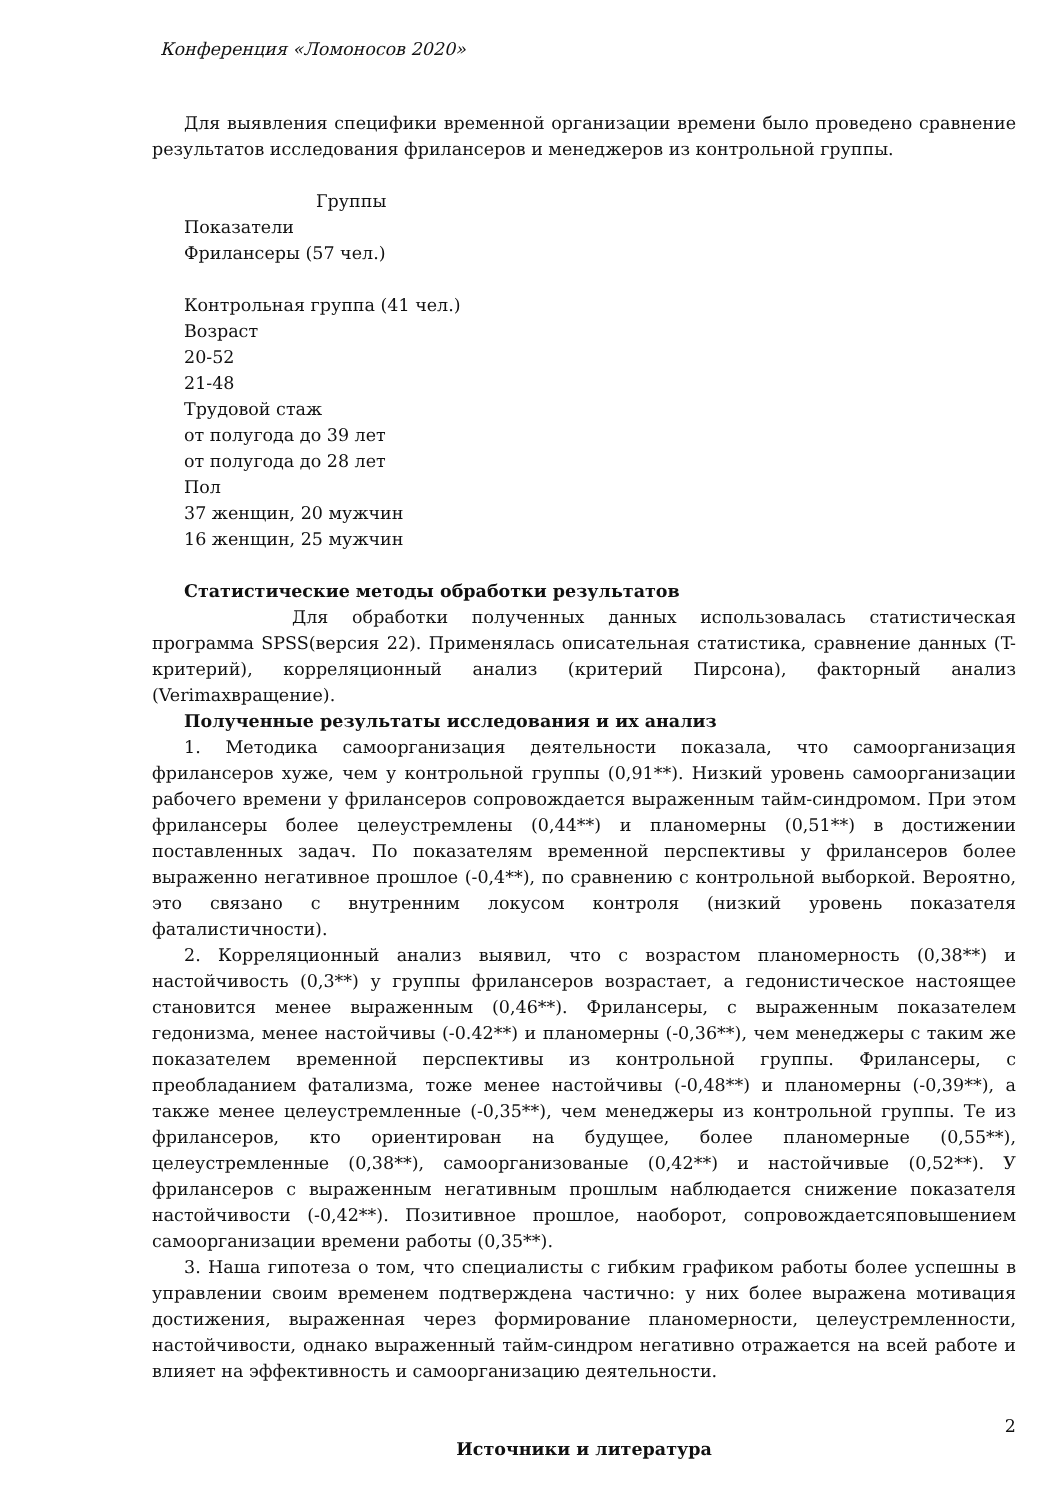Конференция «Ломоносов 2020»
Для выявления специфики временной организации времени было проведено сравнение результатов исследования фрилансеров и менеджеров из контрольной группы.
Группы
Показатели
Фрилансеры (57 чел.)
Контрольная группа (41 чел.)
Возраст
20-52
21-48
Трудовой стаж
от полугода до 39 лет
от полугода до 28 лет
Пол
37 женщин, 20 мужчин
16 женщин, 25 мужчин
Статистические методы обработки результатов
Для обработки полученных данных использовалась статистическая программа SPSS(версия 22). Применялась описательная статистика, сравнение данных (T-критерий), корреляционный анализ (критерий Пирсона), факторный анализ (Verimaxвращение).
Полученные результаты исследования и их анализ
1. Методика самоорганизация деятельности показала, что самоорганизация фрилансеров хуже, чем у контрольной группы (0,91**). Низкий уровень самоорганизации рабочего времени у фрилансеров сопровождается выраженным тайм-синдромом. При этом фрилансеры более целеустремлены (0,44**) и планомерны (0,51**) в достижении поставленных задач. По показателям временной перспективы у фрилансеров более выраженно негативное прошлое (-0,4**), по сравнению с контрольной выборкой. Вероятно, это связано с внутренним локусом контроля (низкий уровень показателя фаталистичности).
2. Корреляционный анализ выявил, что с возрастом планомерность (0,38**) и настойчивость (0,3**) у группы фрилансеров возрастает, а гедонистическое настоящее становится менее выраженным (0,46**). Фрилансеры, с выраженным показателем гедонизма, менее настойчивы (-0.42**) и планомерны (-0,36**), чем менеджеры с таким же показателем временной перспективы из контрольной группы. Фрилансеры, с преобладанием фатализма, тоже менее настойчивы (-0,48**) и планомерны (-0,39**), а также менее целеустремленные (-0,35**), чем менеджеры из контрольной группы. Те из фрилансеров, кто ориентирован на будущее, более планомерные (0,55**), целеустремленные (0,38**), самоорганизованые (0,42**) и настойчивые (0,52**). У фрилансеров с выраженным негативным прошлым наблюдается снижение показателя настойчивости (-0,42**). Позитивное прошлое, наоборот, сопровождаетсяповышением самоорганизации времени работы (0,35**).
3. Наша гипотеза о том, что специалисты с гибким графиком работы более успешны в управлении своим временем подтверждена частично: у них более выражена мотивация достижения, выраженная через формирование планомерности, целеустремленности, настойчивости, однако выраженный тайм-синдром негативно отражается на всей работе и влияет на эффективность и самоорганизацию деятельности.
Источники и литература
2